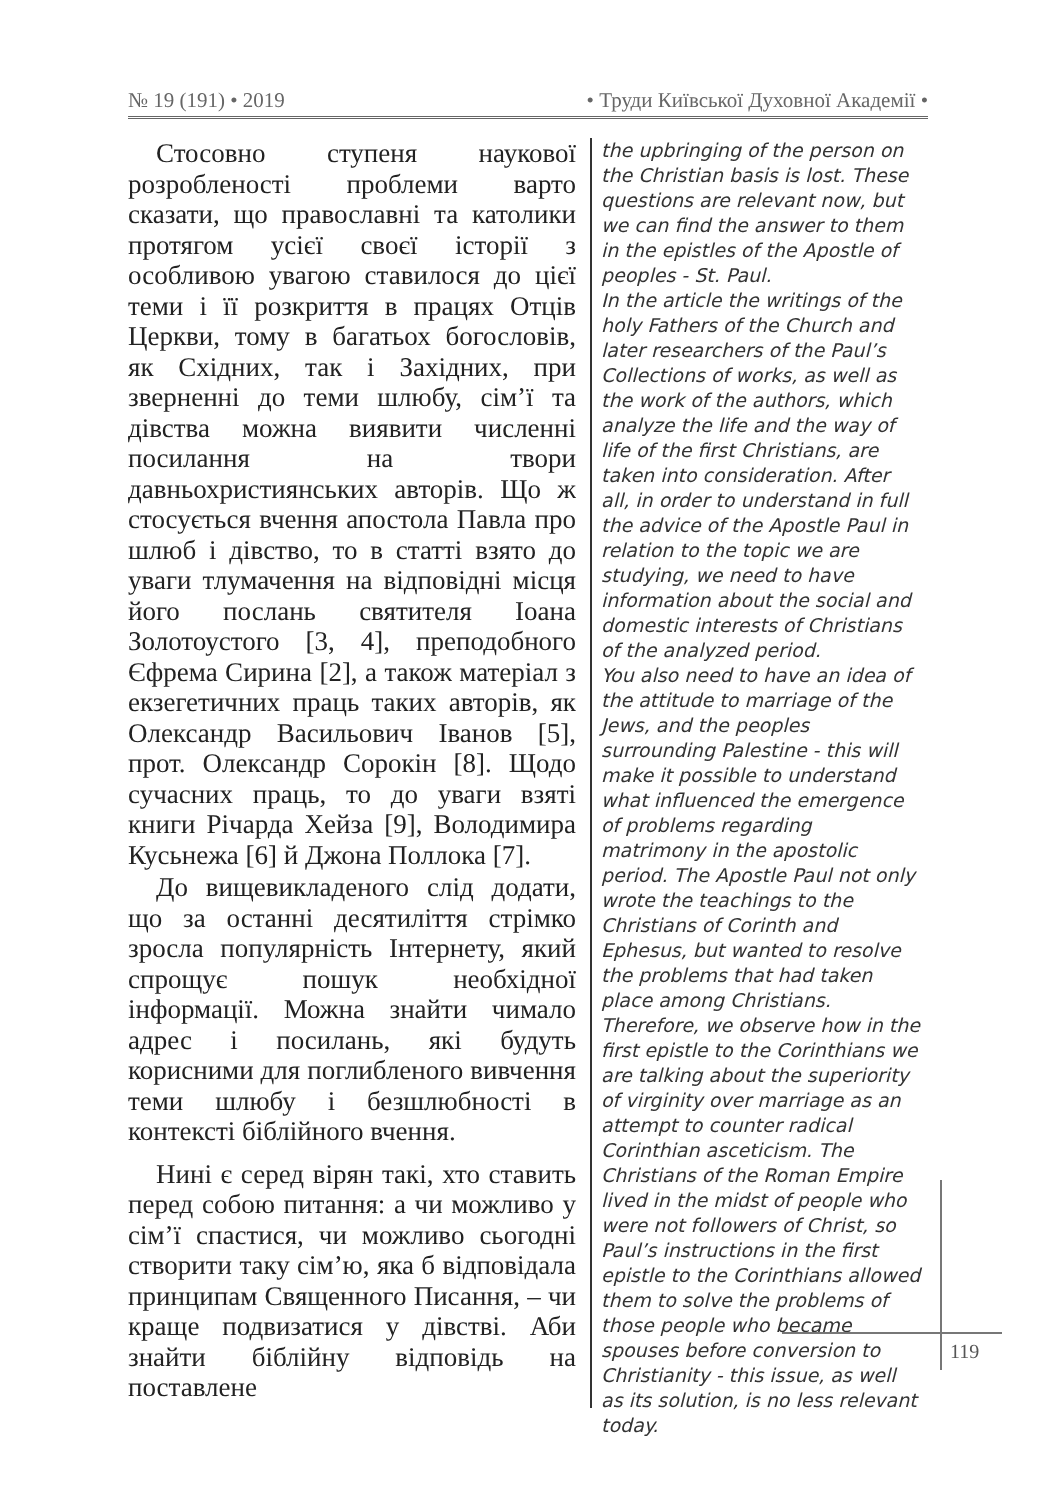№ 19 (191) • 2019 • Труди Київської Духовної Академії •
Стосовно ступеня наукової розробленості проблеми варто сказати, що православні та католики протягом усієї своєї історії з особливою увагою ставилося до цієї теми і її розкриття в працях Отців Церкви, тому в багатьох богословів, як Східних, так і Західних, при зверненні до теми шлюбу, сім’ї та дівства можна виявити численні посилання на твори давньохристиянських авторів. Що ж стосується вчення апостола Павла про шлюб і дівство, то в статті взято до уваги тлумачення на відповідні місця його послань святителя Іоана Золотоустого [3, 4], преподобного Єфрема Сирина [2], а також матеріал з екзегетичних праць таких авторів, як Олександр Васильович Іванов [5], прот. Олександр Сорокін [8]. Щодо сучасних праць, то до уваги взяті книги Річарда Хейза [9], Володимира Кусьнежа [6] й Джона Поллока [7].
До вищевикладеного слід додати, що за останні десятиліття стрімко зросла популярність Інтернету, який спрощує пошук необхідної інформації. Можна знайти чимало адрес і посилань, які будуть корисними для поглибленого вивчення теми шлюбу і безшлюбності в контексті біблійного вчення.
Нині є серед вірян такі, хто ставить перед собою питання: а чи можливо у сім’ї спастися, чи можливо сьогодні створити таку сім’ю, яка б відповідала принципам Священного Писання, – чи краще подвизатися у дівстві. Аби знайти біблійну відповідь на поставлене
the upbringing of the person on the Christian basis is lost. These questions are relevant now, but we can find the answer to them in the epistles of the Apostle of peoples - St. Paul.
In the article the writings of the holy Fathers of the Church and later researchers of the Paul’s Collections of works, as well as the work of the authors, which analyze the life and the way of life of the first Christians, are taken into consideration. After all, in order to understand in full the advice of the Apostle Paul in relation to the topic we are studying, we need to have information about the social and domestic interests of Christians of the analyzed period.
You also need to have an idea of the attitude to marriage of the Jews, and the peoples surrounding Palestine - this will make it possible to understand what influenced the emergence of problems regarding matrimony in the apostolic period. The Apostle Paul not only wrote the teachings to the Christians of Corinth and Ephesus, but wanted to resolve the problems that had taken place among Christians. Therefore, we observe how in the first epistle to the Corinthians we are talking about the superiority of virginity over marriage as an attempt to counter radical Corinthian asceticism. The Christians of the Roman Empire lived in the midst of people who were not followers of Christ, so Paul’s instructions in the first epistle to the Corinthians allowed them to solve the problems of those people who became spouses before conversion to Christianity - this issue, as well as its solution, is no less relevant today.
119